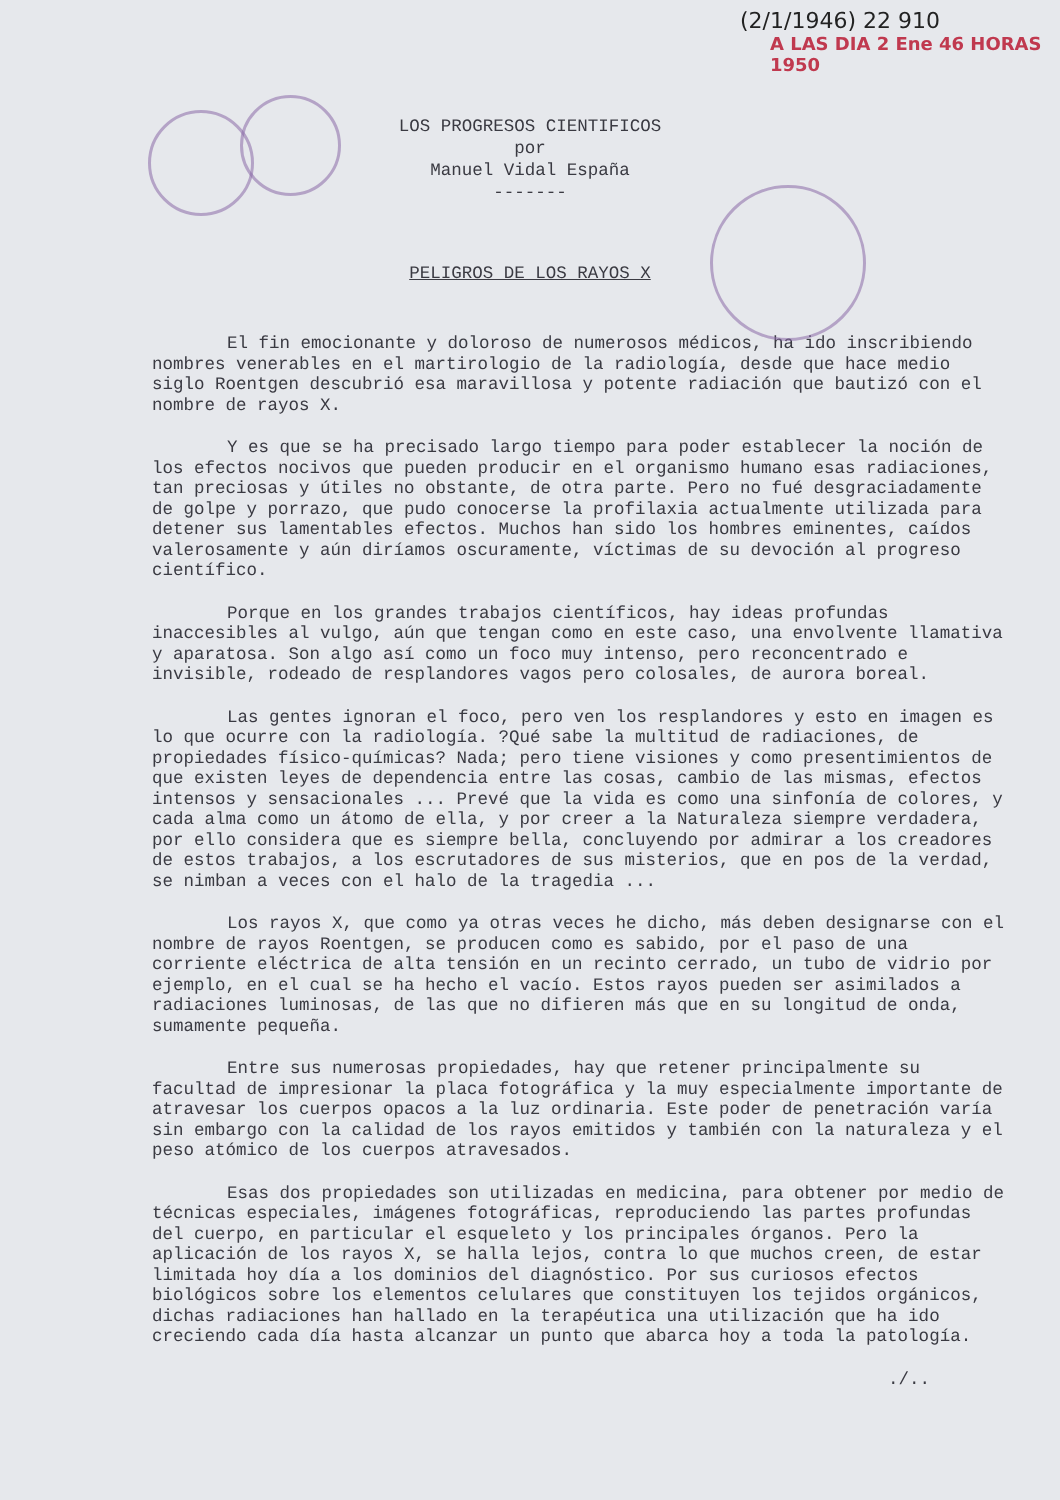(2/1/1946) 22 910
A LAS DIA 2 Ene 46 HORAS 1950
LOS PROGRESOS CIENTIFICOS
por
Manuel Vidal España
-------
PELIGROS DE LOS RAYOS X
El fin emocionante y doloroso de numerosos médicos, ha ido inscribiendo nombres venerables en el martirologio de la radiología, desde que hace medio siglo Roentgen descubrió esa maravillosa y potente radiación que bautizó con el nombre de rayos X.
Y es que se ha precisado largo tiempo para poder establecer la noción de los efectos nocivos que pueden producir en el organismo humano esas radiaciones, tan preciosas y útiles no obstante, de otra parte. Pero no fué desgraciadamente de golpe y porrazo, que pudo conocerse la profilaxia actualmente utilizada para detener sus lamentables efectos. Muchos han sido los hombres eminentes, caídos valerosamente y aún diríamos oscuramente, víctimas de su devoción al progreso científico.
Porque en los grandes trabajos científicos, hay ideas profundas inaccesibles al vulgo, aún que tengan como en este caso, una envolvente llamativa y aparatosa. Son algo así como un foco muy intenso, pero reconcentrado e invisible, rodeado de resplandores vagos pero colosales, de aurora boreal.
Las gentes ignoran el foco, pero ven los resplandores y esto en imagen es lo que ocurre con la radiología. ?Qué sabe la multitud de radiaciones, de propiedades físico-químicas? Nada; pero tiene visiones y como presentimientos de que existen leyes de dependencia entre las cosas, cambio de las mismas, efectos intensos y sensacionales ... Prevé que la vida es como una sinfonía de colores, y cada alma como un átomo de ella, y por creer a la Naturaleza siempre verdadera, por ello considera que es siempre bella, concluyendo por admirar a los creadores de estos trabajos, a los escrutadores de sus misterios, que en pos de la verdad, se nimban a veces con el halo de la tragedia ...
Los rayos X, que como ya otras veces he dicho, más deben designarse con el nombre de rayos Roentgen, se producen como es sabido, por el paso de una corriente eléctrica de alta tensión en un recinto cerrado, un tubo de vidrio por ejemplo, en el cual se ha hecho el vacío. Estos rayos pueden ser asimilados a radiaciones luminosas, de las que no difieren más que en su longitud de onda, sumamente pequeña.
Entre sus numerosas propiedades, hay que retener principalmente su facultad de impresionar la placa fotográfica y la muy especialmente importante de atravesar los cuerpos opacos a la luz ordinaria. Este poder de penetración varía sin embargo con la calidad de los rayos emitidos y también con la naturaleza y el peso atómico de los cuerpos atravesados.
Esas dos propiedades son utilizadas en medicina, para obtener por medio de técnicas especiales, imágenes fotográficas, reproduciendo las partes profundas del cuerpo, en particular el esqueleto y los principales órganos. Pero la aplicación de los rayos X, se halla lejos, contra lo que muchos creen, de estar limitada hoy día a los dominios del diagnóstico. Por sus curiosos efectos biológicos sobre los elementos celulares que constituyen los tejidos orgánicos, dichas radiaciones han hallado en la terapéutica una utilización que ha ido creciendo cada día hasta alcanzar un punto que abarca hoy a toda la patología.
./..